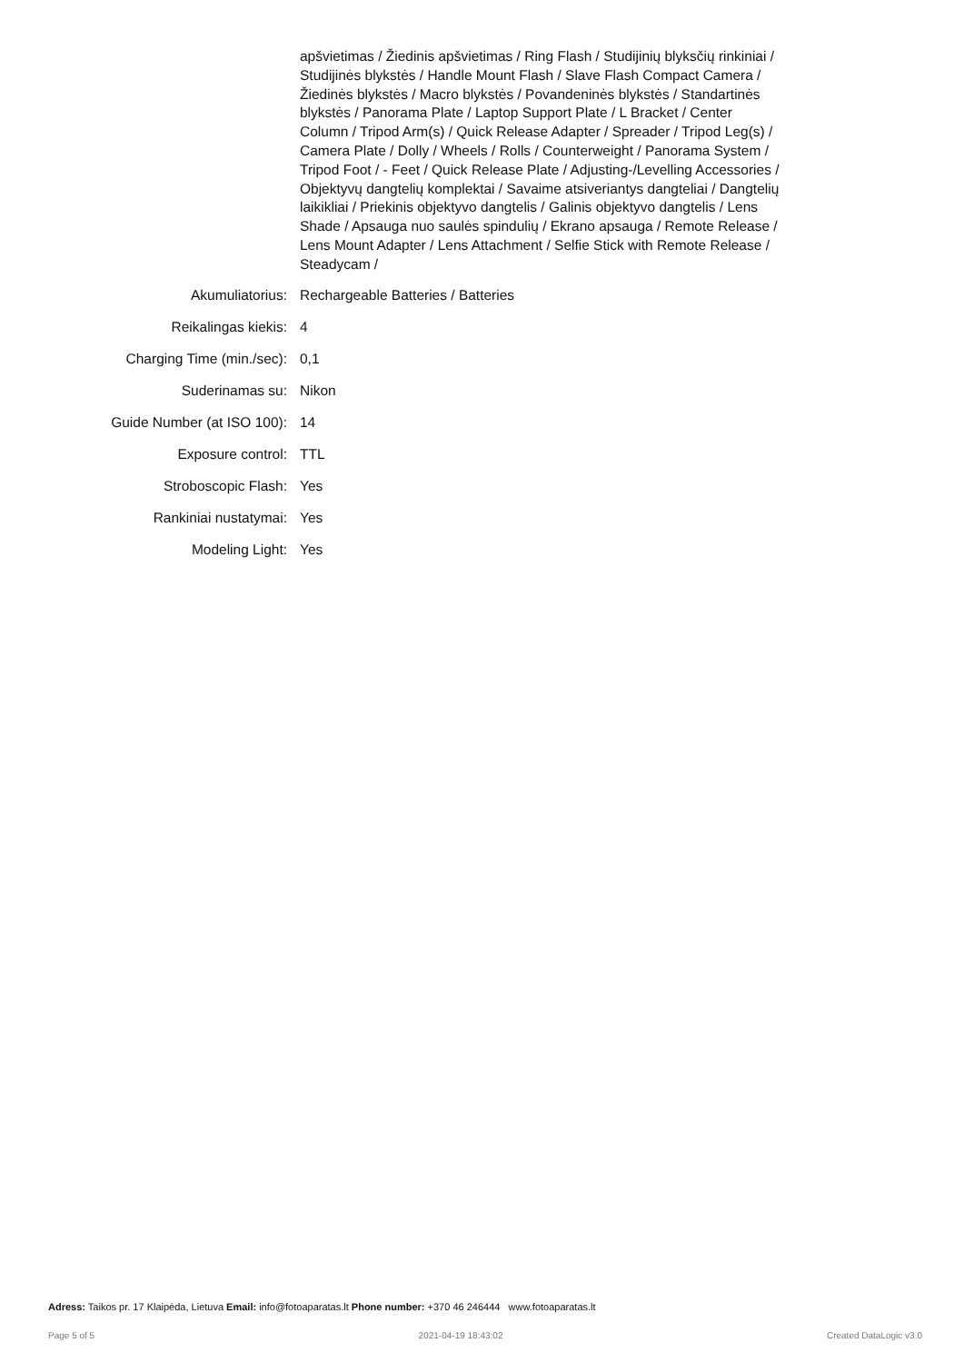apšvietimas / Žiedinis apšvietimas / Ring Flash / Studijinių blyksčių rinkiniai / Studijinės blykstės / Handle Mount Flash / Slave Flash Compact Camera / Žiedinės blykstės / Macro blykstės / Povandeninės blykstės / Standartinės blykstės / Panorama Plate / Laptop Support Plate / L Bracket / Center Column / Tripod Arm(s) / Quick Release Adapter / Spreader / Tripod Leg(s) / Camera Plate / Dolly / Wheels / Rolls / Counterweight / Panorama System / Tripod Foot / - Feet / Quick Release Plate / Adjusting-/Levelling Accessories / Objektyvų dangtelių komplektai / Savaime atsiveriantys dangteliai / Dangtelių laikikliai / Priekinis objektyvo dangtelis / Galinis objektyvo dangtelis / Lens Shade / Apsauga nuo saulės spindulių / Ekrano apsauga / Remote Release / Lens Mount Adapter / Lens Attachment / Selfie Stick with Remote Release / Steadycam /
| Akumuliatorius: | Rechargeable Batteries / Batteries |
| Reikalingas kiekis: | 4 |
| Charging Time (min./sec): | 0,1 |
| Suderinamas su: | Nikon |
| Guide Number (at ISO 100): | 14 |
| Exposure control: | TTL |
| Stroboscopic Flash: | Yes |
| Rankiniai nustatymai: | Yes |
| Modeling Light: | Yes |
Adress: Taikos pr. 17 Klaipėda, Lietuva Email: info@fotoaparatas.lt Phone number: +370 46 246444 www.fotoaparatas.lt
Page 5 of 5 2021-04-19 18:43:02 Created DataLogic v3.0